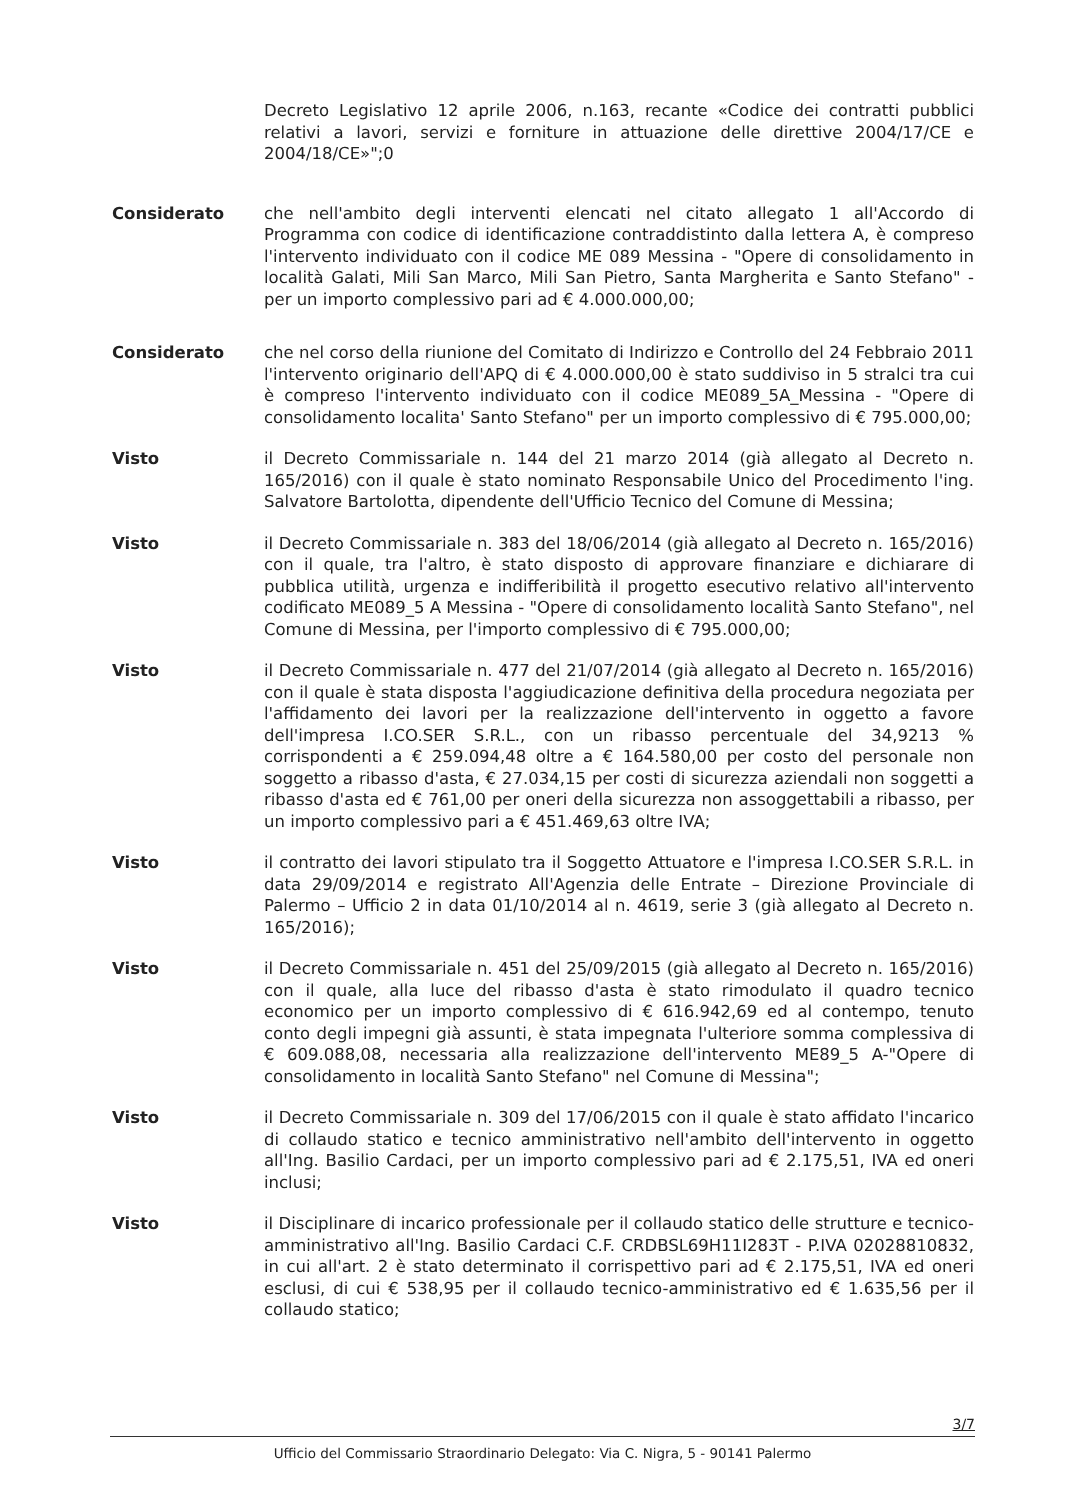Decreto Legislativo 12 aprile 2006, n.163, recante «Codice dei contratti pubblici relativi a lavori, servizi e forniture in attuazione delle direttive 2004/17/CE e 2004/18/CE»";0
Considerato che nell'ambito degli interventi elencati nel citato allegato 1 all'Accordo di Programma con codice di identificazione contraddistinto dalla lettera A, è compreso l'intervento individuato con il codice ME 089 Messina - "Opere di consolidamento in località Galati, Mili San Marco, Mili San Pietro, Santa Margherita e Santo Stefano" - per un importo complessivo pari ad € 4.000.000,00;
Considerato che nel corso della riunione del Comitato di Indirizzo e Controllo del 24 Febbraio 2011 l'intervento originario dell'APQ di € 4.000.000,00 è stato suddiviso in 5 stralci tra cui è compreso l'intervento individuato con il codice ME089_5A_Messina - "Opere di consolidamento localita' Santo Stefano" per un importo complessivo di € 795.000,00;
Visto il Decreto Commissariale n. 144 del 21 marzo 2014 (già allegato al Decreto n. 165/2016) con il quale è stato nominato Responsabile Unico del Procedimento l'ing. Salvatore Bartolotta, dipendente dell'Ufficio Tecnico del Comune di Messina;
Visto il Decreto Commissariale n. 383 del 18/06/2014 (già allegato al Decreto n. 165/2016) con il quale, tra l'altro, è stato disposto di approvare finanziare e dichiarare di pubblica utilità, urgenza e indifferibilità il progetto esecutivo relativo all'intervento codificato ME089_5 A Messina - "Opere di consolidamento località Santo Stefano", nel Comune di Messina, per l'importo complessivo di € 795.000,00;
Visto il Decreto Commissariale n. 477 del 21/07/2014 (già allegato al Decreto n. 165/2016) con il quale è stata disposta l'aggiudicazione definitiva della procedura negoziata per l'affidamento dei lavori per la realizzazione dell'intervento in oggetto a favore dell'impresa I.CO.SER S.R.L., con un ribasso percentuale del 34,9213 % corrispondenti a € 259.094,48 oltre a € 164.580,00 per costo del personale non soggetto a ribasso d'asta, € 27.034,15 per costi di sicurezza aziendali non soggetti a ribasso d'asta ed € 761,00 per oneri della sicurezza non assoggettabili a ribasso, per un importo complessivo pari a € 451.469,63 oltre IVA;
Visto il contratto dei lavori stipulato tra il Soggetto Attuatore e l'impresa I.CO.SER S.R.L. in data 29/09/2014 e registrato All'Agenzia delle Entrate – Direzione Provinciale di Palermo – Ufficio 2 in data 01/10/2014 al n. 4619, serie 3 (già allegato al Decreto n. 165/2016);
Visto il Decreto Commissariale n. 451 del 25/09/2015 (già allegato al Decreto n. 165/2016) con il quale, alla luce del ribasso d'asta è stato rimodulato il quadro tecnico economico per un importo complessivo di € 616.942,69 ed al contempo, tenuto conto degli impegni già assunti, è stata impegnata l'ulteriore somma complessiva di € 609.088,08, necessaria alla realizzazione dell'intervento ME89_5 A-"Opere di consolidamento in località Santo Stefano" nel Comune di Messina";
Visto il Decreto Commissariale n. 309 del 17/06/2015 con il quale è stato affidato l'incarico di collaudo statico e tecnico amministrativo nell'ambito dell'intervento in oggetto all'Ing. Basilio Cardaci, per un importo complessivo pari ad € 2.175,51, IVA ed oneri inclusi;
Visto il Disciplinare di incarico professionale per il collaudo statico delle strutture e tecnico-amministrativo all'Ing. Basilio Cardaci C.F. CRDBSL69H11I283T - P.IVA 02028810832, in cui all'art. 2 è stato determinato il corrispettivo pari ad € 2.175,51, IVA ed oneri esclusi, di cui € 538,95 per il collaudo tecnico-amministrativo ed € 1.635,56 per il collaudo statico;
3/7
Ufficio del Commissario Straordinario Delegato: Via C. Nigra, 5 - 90141 Palermo